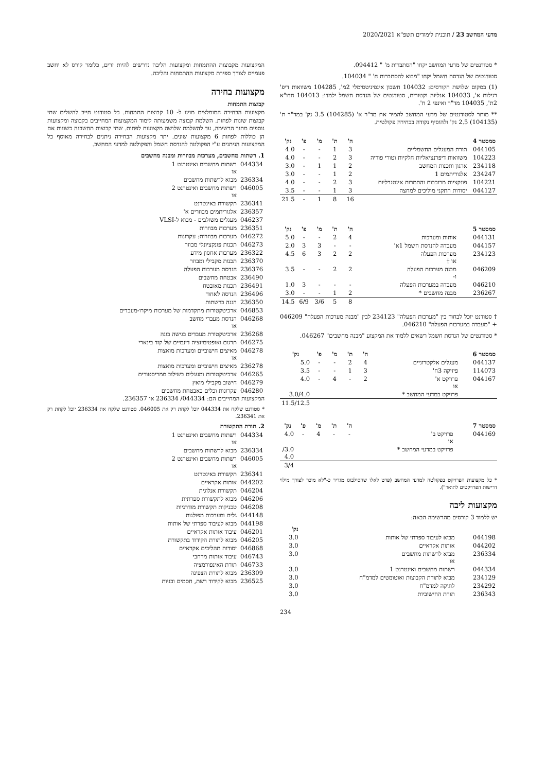מדעי המחשב 23 / תוכנית לימודים תשפ"א 2020/2021
* סטודנטים של מדעי המחשב יקחו "הסתברות מ' " 094412.
סטודנטים של הנדסת חשמל יקחו "מבוא להסתברות ח' " 104034.
(1) במקום שלושת הקורסים: 104032 חשבון אינפיניטסימלי 2מ', 104285 משוואות דיפ' רגילות א', 104033 אנליזה וקטורית, סטודנטים של הנדסת חשמל ילמדו: 104013 חדו"א 2ת', 104035 מד"ר ואינפי 2 ח'.
** מותר לסטודנטים של מדעי המחשב להמיר את מד"ר א' (104285) 3.5 נק' במד"ר ת' (104135) 2.5 נק' ולהוסיף נקודה בבחירה פקולטית.
| סמסטר 4 | | ה' | ת' | מ' | פ' | נק' |
| --- | --- | --- | --- | --- | --- | --- |
| 044105 | תורת המעגלים החשמליים | 3 | 1 | - | - | 4.0 |
| 104223 | משוואות דיפרנציאליות חלקיות וטורי פוריה | 3 | 2 | - | - | 4.0 |
| 234118 | ארגון ותכנות המחשב | 2 | 1 | 1 | - | 3.0 |
| 234247 | אלגוריתמים 1 | 2 | 1 | - | - | 3.0 |
| 104221 | פונקציות מרוכבות והתמרות אינטגרליות | 3 | 2 | - | - | 4.0 |
| 044127 | יסודות התקני מוליכים למחצה | 3 | 1 | - | - | 3.5 |
| | | 16 | 8 | 1 | - | 21.5 |
| סמסטר 5 | | ה' | ת' | מ' | פ' | נק' |
| --- | --- | --- | --- | --- | --- | --- |
| 044131 | אותות ומערכות | 4 | 2 | - | - | 5.0 |
| 044157 | מעבדה להנדסת חשמל 1א' | - | - | 3 | 3 | 2.0 |
| 234123 | מערכות הפעלה או † | 2 | 2 | 3 | 6 | 4.5 |
| 046209 | מבנה מערכות הפעלה ו- | 2 | 2 | - | - | 3.5 |
| 046210 | מעבדה במערכות הפעלה | - | - | - | 3 | 1.0 |
| 236267 | מבנה מחשבים * | 2 | 1 | - | - | 3.0 |
| | | 8 | 5 | 3/6 | 6/9 | 14.5 |
† סטודנט יוכל לבחור בין "מערכות הפעלה" 234123 לבין "מבנה מערכות הפעלה" 046209 + "מעבדה במערכות הפעלה" 046210.
* סטודנטים של הנדסת חשמל רשאים ללמוד את המקצוע "מבנה מחשבים" 046267.
| סמסטר 6 | | ה' | ת' | מ' | פ' | נק' |
| --- | --- | --- | --- | --- | --- | --- |
| 044137 | מעגלים אלקטרוניים | 4 | 2 | - | - | 5.0 |
| 114073 | פיזיקה 3ח' | 3 | 1 | - | - | 3.5 |
| 044167 | פרויקט א' או | 2 | - | 4 | - | 4.0 |
| | פרויקט במדעי המחשב * | | | | | 3.0/4.0 |
| | | | | | | 11.5/12.5 |
| סמסטר 7 | | ה' | ת' | מ' | פ' | נק' |
| --- | --- | --- | --- | --- | --- | --- |
| 044169 | פרויקט ב' או | - | - | 4 | - | 4.0 |
| | פרויקט במדעי המחשב * | | | | | 3.0/ 4.0 |
| | | | | | | 3/4 |
* כל מקצועות הפרויקט בפקולטה למדעי המחשב (פרט לאלו שהסילבוס מגדיר כ-"לא מוכר לצורך מילוי דרישות הפרויקטים לתואר").
מקצועות ליבה
יש ללמוד 3 קורסים מהרשימה הבאה:
| | | נק' |
| --- | --- | --- |
| 044198 | מבוא לעיבוד ספרתי של אותות | 3.0 |
| 044202 | אותות אקראיים | 3.0 |
| 236334 | מבוא לרשתות מחשבים או | 3.0 |
| 044334 | רשתות מחשבים ואינטרנט 1 | 3.0 |
| 234129 | מבוא לתורת הקבוצות ואוטומטים למדמ"ח | 3.0 |
| 234292 | לוגיקה למדמ"ח | 3.0 |
| 236343 | תורת החישוביות | 3.0 |
234
המקצועות מקבוצות ההתמחות ומקצועות הליבה נדרשים להיות זרים, כלומר קורס לא יחשב פעמיים לצורך ספירת מקצועות ההתמחות והליבה.
מקצועות בחירה
קבוצות התמחות
מקצועות הבחירה המומלצים מוינו ל- 10 קבוצות התמחות. כל סטודנט חייב להשלים שתי קבוצות שונות לפחות. השלמת קבוצה משמעותה לימוד המקצועות המחייבים בקבוצה ומקצועות נוספים מתוך הרשימה, עד להשלמת שלושה מקצועות לפחות. שתי קבוצות תחשבנה כשונות אם הן כוללות לפחות 6 מקצועות שונים. יתר מקצועות הבחירה ניתנים לבחירה מאוסף כל המקצועות הניתנים ע"י הפקולטה להנדסת חשמל והפקולטה למדעי המחשב.
1. רשתות מחשבים, מערכות מבוזרות ומבנה מחשבים
| 044334 | רשתות מחשבים ואינטרנט 1 או |
| 236334 | מבוא לרשתות מחשבים |
| 046005 | רשתות מחשבים ואינטרנט 2 או |
| 236341 | תקשורת באינטרנט |
| 236357 | אלגוריתמים מבוזרים א' |
| 046237 | מעגלים משולבים - מבוא ל-VLSI |
| 236351 | מערכות מבוזרות |
| 046272 | מערכות מבוזרות: עקרונות |
| 046273 | תכנות פונקציונלי מבוזר |
| 236322 | מערכות אחסון מידע |
| 236370 | תכנות מקבילי ומבוזר |
| 236376 | הנדסת מערכות הפעלה |
| 236490 | אבטחת מחשבים |
| 236491 | תכנות מאובטח |
| 236496 | הנדסה לאחור |
| 236350 | הגנה ברשתות |
| 046853 | ארכיטקטורות מתקדמות של מערכות מיקרו-מעבדים |
| 046268 | הנדסת מעבדי מחשב או |
| 236268 | ארכיטקטורת מעבדים בגישה בונה |
| 046275 | תרגום ואופטימיזציה דינמיים של קוד בינארי |
| 046278 | מאיצים חישוביים ומערכות מואצות או |
| 236278 | מאיצים חישוביים ומערכות מואצות |
| 046265 | ארכיטקטורות ומעגלים בשילוב ממריסטורים |
| 046279 | חישוב מקבילי מואץ |
| 046280 | עקרונות וכלים באבטחת מחשבים |
המקצועות המחייבים הם: 044334/ 236334 או 236357.
* סטודנט שלקח את 044334 יוכל לקחת רק את 046005. סטודנט שלקח את 236334 יוכל לקחת רק את 236341.
2. תורת התקשורת
| 044334 | רשתות מחשבים ואינטרנט 1 או |
| 236334 | מבוא לרשתות מחשבים |
| 046005 | רשתות מחשבים ואינטרנט 2 או |
| 236341 | תקשורת באינטרנט |
| 044202 | אותות אקראיים |
| 046204 | תקשורת אנלוגית |
| 046206 | מבוא לתקשורת ספרתית |
| 046208 | טכניקות תקשורת מודרניות |
| 044148 | גלים ומערכות מפולגות |
| 044198 | מבוא לעיבוד ספרתי של אותות |
| 046201 | עיבוד אותות אקראיים |
| 046205 | מבוא לתורת הקידוד בתקשורת |
| 046868 | יסודות תהליכים אקראיים |
| 046743 | עיבוד אותות מרחבי |
| 046733 | תורת האינפורמציה |
| 236309 | מבוא לתורת הצפינה |
| 236525 | מבוא לקידוד רשת, חסמים ובניות |